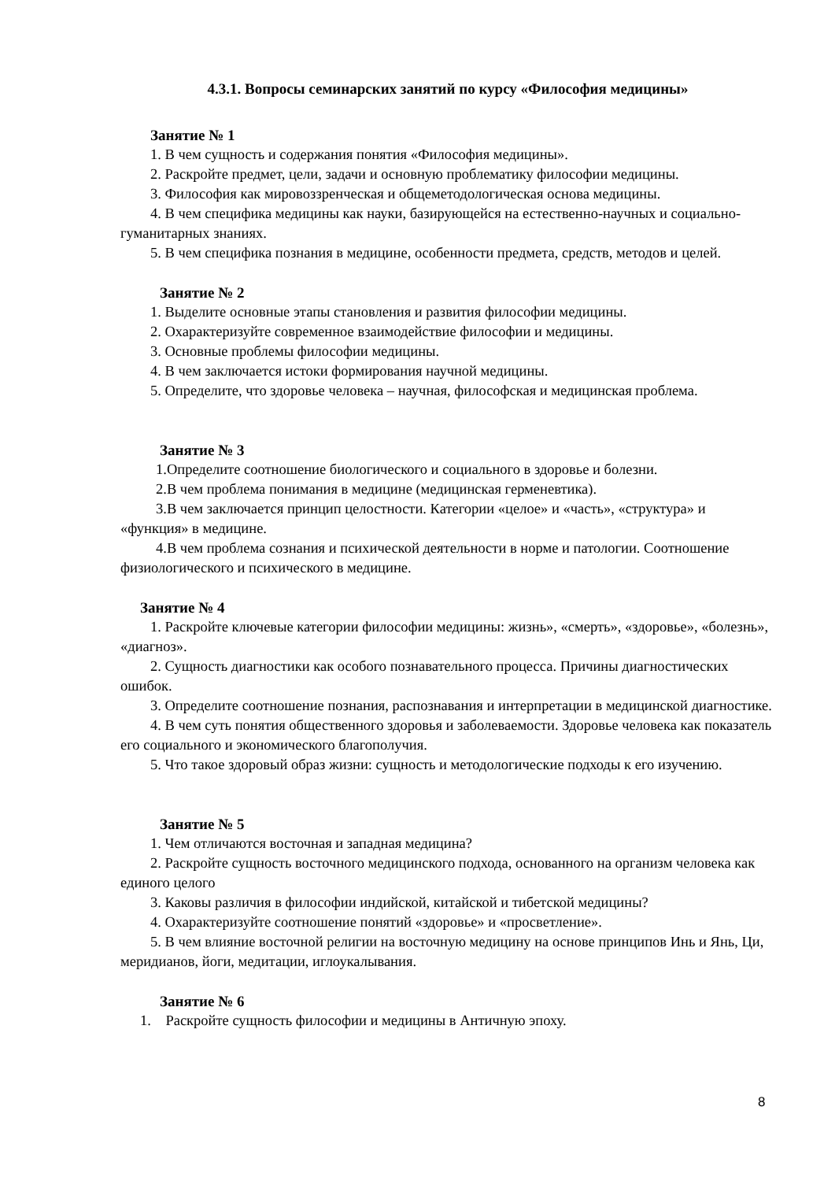4.3.1. Вопросы семинарских занятий по курсу «Философия медицины»
Занятие № 1
1. В чем сущность и содержания понятия «Философия медицины».
2. Раскройте предмет, цели, задачи и основную проблематику философии медицины.
3. Философия как мировоззренческая и общеметодологическая основа медицины.
4. В чем специфика медицины как науки, базирующейся на естественно-научных и социально-гуманитарных знаниях.
5. В чем специфика познания в медицине, особенности предмета, средств, методов и целей.
Занятие № 2
1. Выделите основные этапы становления и развития философии медицины.
2. Охарактеризуйте современное взаимодействие философии и медицины.
3. Основные проблемы философии медицины.
4. В чем заключается истоки формирования научной медицины.
5. Определите, что здоровье человека – научная, философская и медицинская проблема.
Занятие № 3
1.Определите соотношение биологического и социального в здоровье и болезни.
2.В чем проблема понимания в медицине (медицинская герменевтика).
3.В чем заключается принцип целостности. Категории «целое» и «часть», «структура» и «функция» в медицине.
4.В чем проблема сознания и психической деятельности в норме и патологии. Соотношение физиологического и психического в медицине.
Занятие № 4
1. Раскройте ключевые категории философии медицины: жизнь», «смерть», «здоровье», «болезнь», «диагноз».
2. Сущность диагностики как особого познавательного процесса. Причины диагностических ошибок.
3. Определите соотношение познания, распознавания и интерпретации в медицинской диагностике.
4. В чем суть понятия общественного здоровья и заболеваемости. Здоровье человека как показатель его социального и экономического благополучия.
5. Что такое здоровый образ жизни: сущность и методологические подходы к его изучению.
Занятие № 5
1. Чем отличаются восточная и западная медицина?
2. Раскройте сущность восточного медицинского подхода, основанного на организм человека как единого целого
3. Каковы различия в философии индийской, китайской и тибетской медицины?
4. Охарактеризуйте соотношение понятий «здоровье» и «просветление».
5. В чем влияние восточной религии на восточную медицину на основе принципов Инь и Янь, Ци, меридианов, йоги, медитации, иглоукалывания.
Занятие № 6
1. Раскройте сущность философии и медицины в Античную эпоху.
8